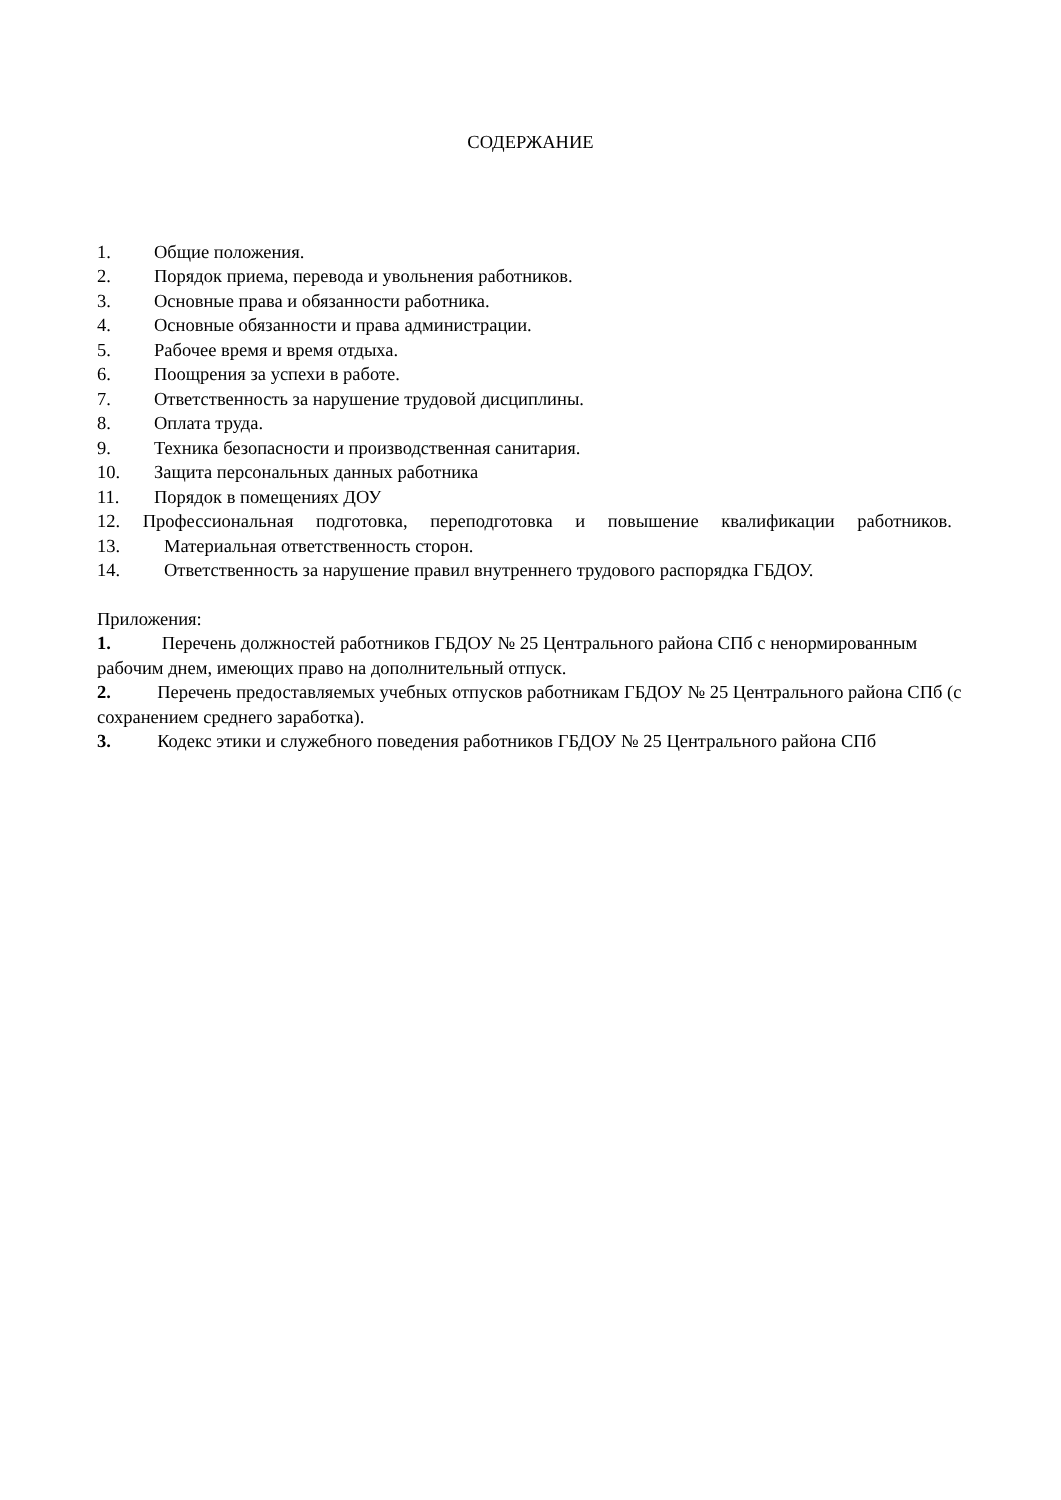СОДЕРЖАНИЕ
1. Общие положения.
2. Порядок приема, перевода и увольнения работников.
3. Основные права и обязанности работника.
4. Основные обязанности и права администрации.
5. Рабочее время и время отдыха.
6. Поощрения за успехи в работе.
7. Ответственность за нарушение трудовой дисциплины.
8. Оплата труда.
9. Техника безопасности и производственная санитария.
10. Защита персональных данных работника
11. Порядок в помещениях ДОУ
12. Профессиональная подготовка, переподготовка и повышение квалификации работников.
13. Материальная ответственность сторон.
14. Ответственность за нарушение правил внутреннего трудового распорядка ГБДОУ.
Приложения:
1. Перечень должностей работников ГБДОУ № 25 Центрального района СПб с ненормированным рабочим днем, имеющих право на дополнительный отпуск.
2. Перечень предоставляемых учебных отпусков работникам ГБДОУ № 25 Центрального района СПб (с сохранением среднего заработка).
3. Кодекс этики и служебного поведения работников ГБДОУ № 25 Центрального района СПб